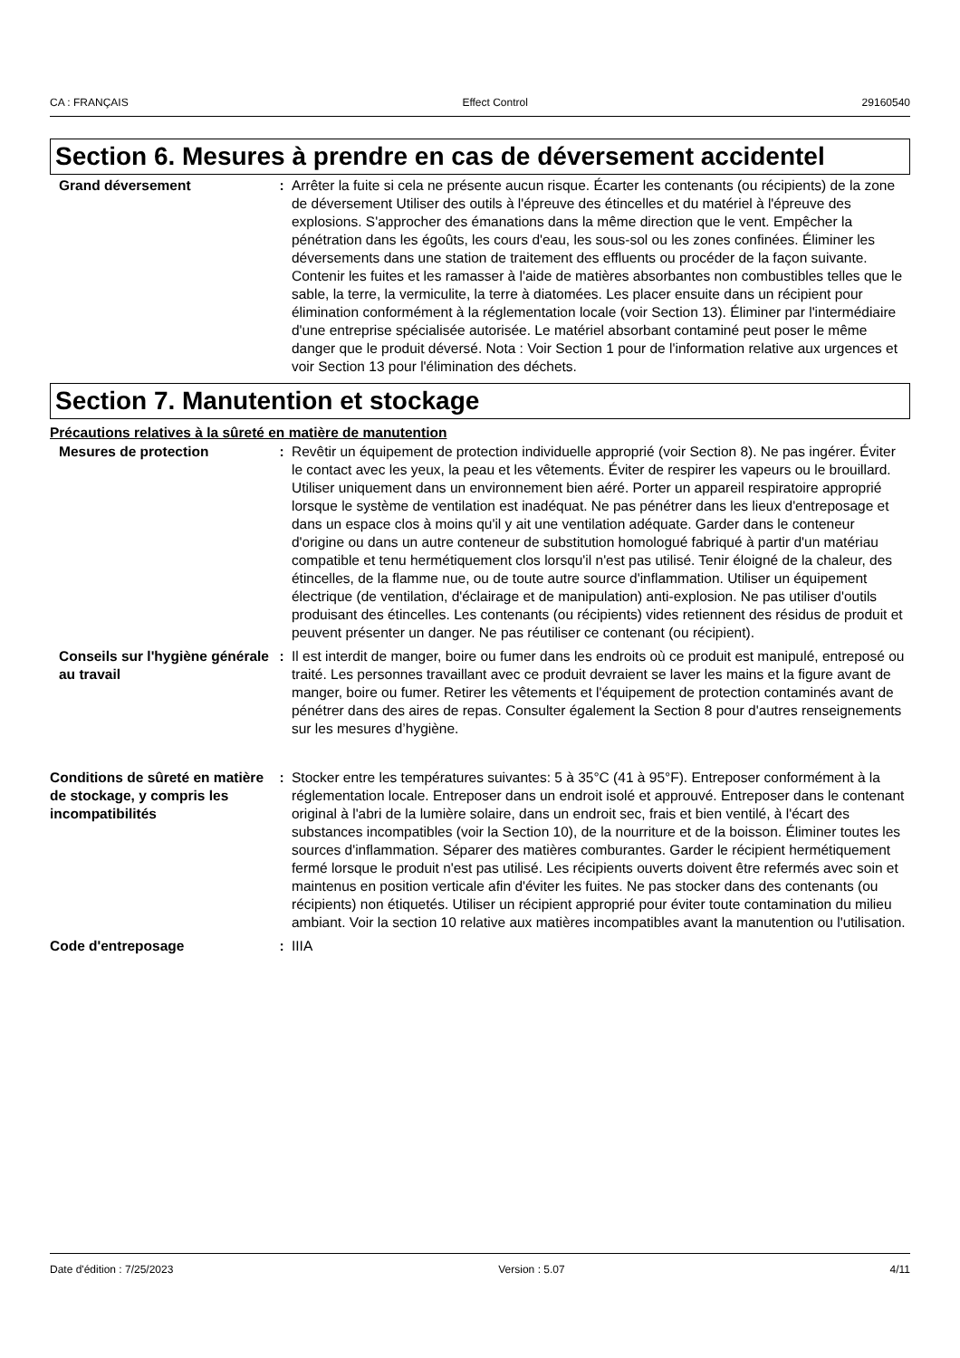CA : FRANÇAIS Effect Control 29160540
Section 6. Mesures à prendre en cas de déversement accidentel
Grand déversement : Arrêter la fuite si cela ne présente aucun risque. Écarter les contenants (ou récipients) de la zone de déversement Utiliser des outils à l'épreuve des étincelles et du matériel à l'épreuve des explosions. S'approcher des émanations dans la même direction que le vent. Empêcher la pénétration dans les égoûts, les cours d'eau, les sous-sol ou les zones confinées. Éliminer les déversements dans une station de traitement des effluents ou procéder de la façon suivante. Contenir les fuites et les ramasser à l'aide de matières absorbantes non combustibles telles que le sable, la terre, la vermiculite, la terre à diatomées. Les placer ensuite dans un récipient pour élimination conformément à la réglementation locale (voir Section 13). Éliminer par l'intermédiaire d'une entreprise spécialisée autorisée. Le matériel absorbant contaminé peut poser le même danger que le produit déversé. Nota : Voir Section 1 pour de l'information relative aux urgences et voir Section 13 pour l'élimination des déchets.
Section 7. Manutention et stockage
Précautions relatives à la sûreté en matière de manutention
Mesures de protection : Revêtir un équipement de protection individuelle approprié (voir Section 8). Ne pas ingérer. Éviter le contact avec les yeux, la peau et les vêtements. Éviter de respirer les vapeurs ou le brouillard. Utiliser uniquement dans un environnement bien aéré. Porter un appareil respiratoire approprié lorsque le système de ventilation est inadéquat. Ne pas pénétrer dans les lieux d'entreposage et dans un espace clos à moins qu'il y ait une ventilation adéquate. Garder dans le conteneur d'origine ou dans un autre conteneur de substitution homologué fabriqué à partir d'un matériau compatible et tenu hermétiquement clos lorsqu'il n'est pas utilisé. Tenir éloigné de la chaleur, des étincelles, de la flamme nue, ou de toute autre source d'inflammation. Utiliser un équipement électrique (de ventilation, d'éclairage et de manipulation) anti-explosion. Ne pas utiliser d'outils produisant des étincelles. Les contenants (ou récipients) vides retiennent des résidus de produit et peuvent présenter un danger. Ne pas réutiliser ce contenant (ou récipient).
Conseils sur l'hygiène générale au travail
: Il est interdit de manger, boire ou fumer dans les endroits où ce produit est manipulé, entreposé ou traité. Les personnes travaillant avec ce produit devraient se laver les mains et la figure avant de manger, boire ou fumer. Retirer les vêtements et l'équipement de protection contaminés avant de pénétrer dans des aires de repas. Consulter également la Section 8 pour d'autres renseignements sur les mesures d’hygiène.
Conditions de sûreté en matière de stockage, y compris les incompatibilités
: Stocker entre les températures suivantes: 5 à 35°C (41 à 95°F). Entreposer conformément à la réglementation locale. Entreposer dans un endroit isolé et approuvé. Entreposer dans le contenant original à l'abri de la lumière solaire, dans un endroit sec, frais et bien ventilé, à l'écart des substances incompatibles (voir la Section 10), de la nourriture et de la boisson. Éliminer toutes les sources d'inflammation. Séparer des matières comburantes. Garder le récipient hermétiquement fermé lorsque le produit n'est pas utilisé. Les récipients ouverts doivent être refermés avec soin et maintenus en position verticale afin d'éviter les fuites. Ne pas stocker dans des contenants (ou récipients) non étiquetés. Utiliser un récipient approprié pour éviter toute contamination du milieu ambiant. Voir la section 10 relative aux matières incompatibles avant la manutention ou l'utilisation.
Code d'entreposage : IIIA
Date d'édition : 7/25/2023 Version : 5.07 4/11